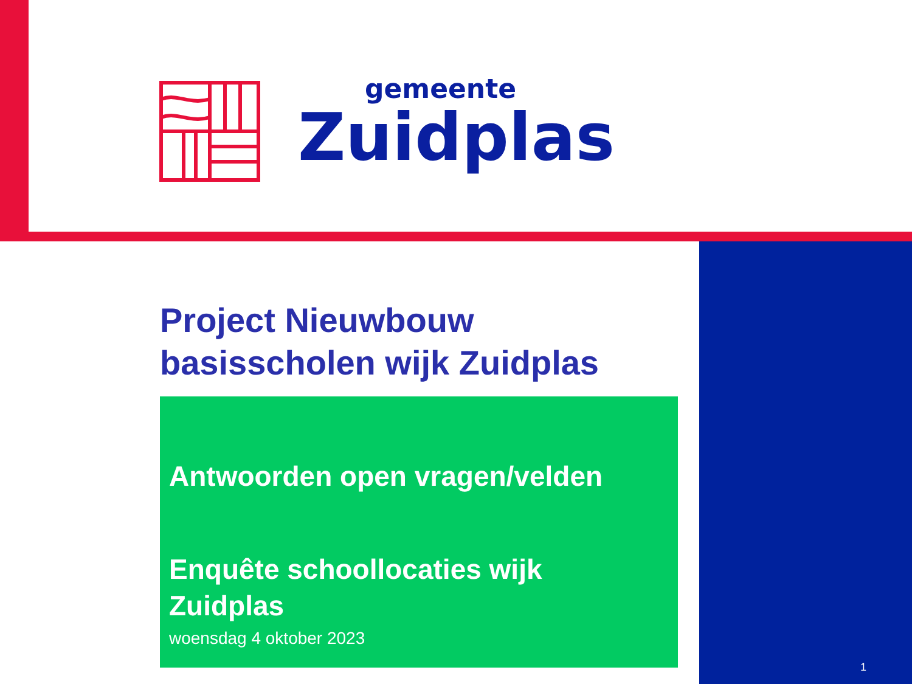gemeente
Zuidplas
Project Nieuwbouw
basisscholen wijk Zuidplas
Antwoorden open vragen/velden
Enquête schoollocaties wijk
Zuidplas
woensdag 4 oktober 2023
1